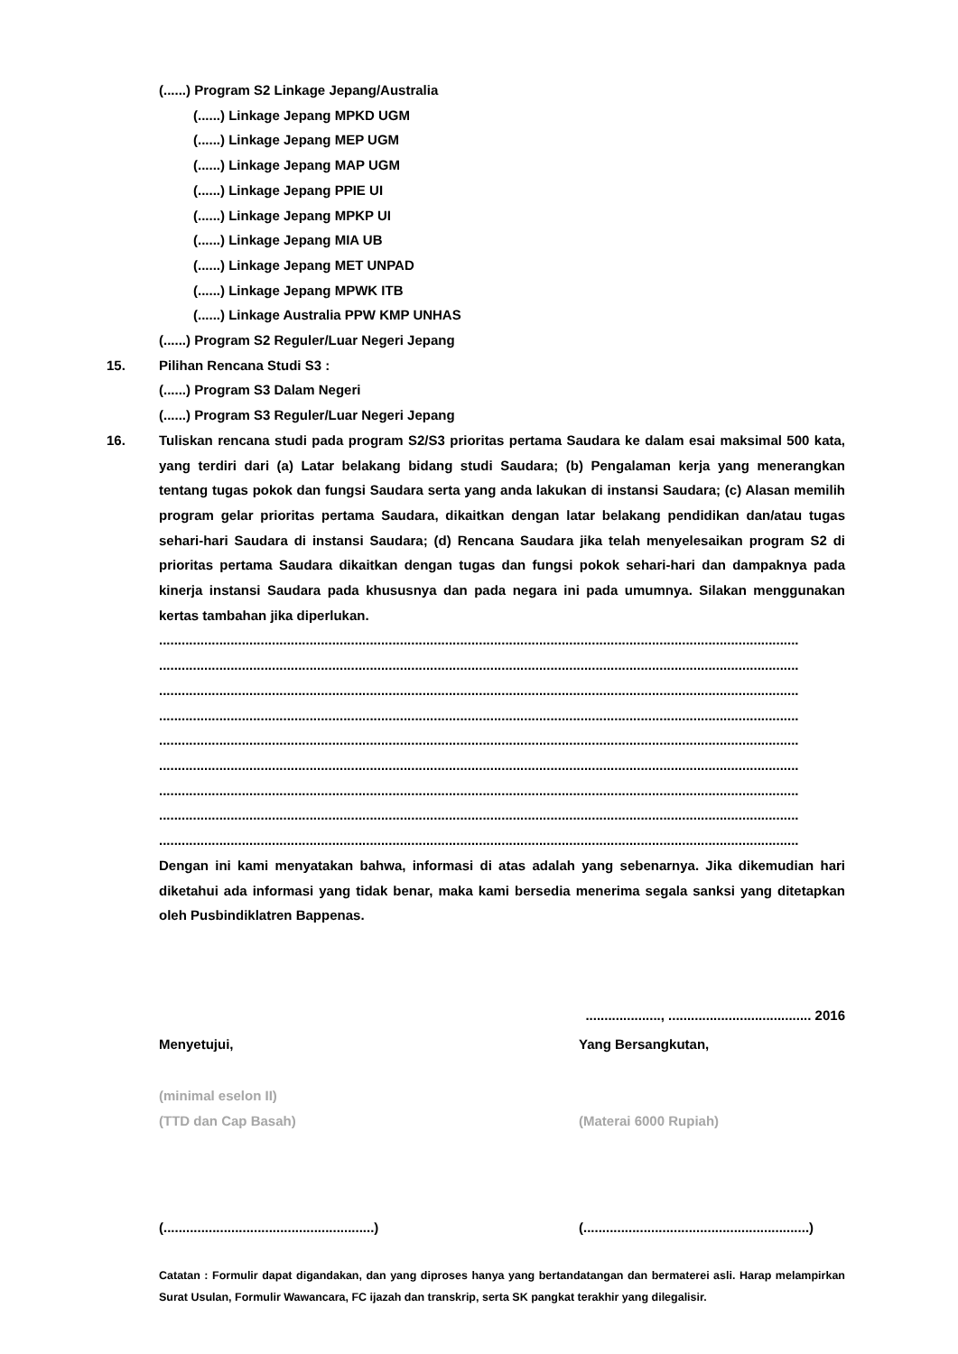(......) Program S2 Linkage Jepang/Australia
(......) Linkage Jepang MPKD UGM
(......) Linkage Jepang MEP UGM
(......) Linkage Jepang MAP UGM
(......) Linkage Jepang PPIE UI
(......) Linkage Jepang MPKP UI
(......) Linkage Jepang MIA UB
(......) Linkage Jepang MET UNPAD
(......) Linkage Jepang MPWK ITB
(......) Linkage Australia PPW KMP UNHAS
(......) Program S2 Reguler/Luar Negeri Jepang
15. Pilihan Rencana Studi S3 :
(......) Program S3 Dalam Negeri
(......) Program S3 Reguler/Luar Negeri Jepang
16. Tuliskan rencana studi pada program S2/S3 prioritas pertama Saudara ke dalam esai maksimal 500 kata, yang terdiri dari (a) Latar belakang bidang studi Saudara; (b) Pengalaman kerja yang menerangkan tentang tugas pokok dan fungsi Saudara serta yang anda lakukan di instansi Saudara; (c) Alasan memilih program gelar prioritas pertama Saudara, dikaitkan dengan latar belakang pendidikan dan/atau tugas sehari-hari Saudara di instansi Saudara; (d) Rencana Saudara jika telah menyelesaikan program S2 di prioritas pertama Saudara dikaitkan dengan tugas dan fungsi pokok sehari-hari dan dampaknya pada kinerja instansi Saudara pada khususnya dan pada negara ini pada umumnya. Silakan menggunakan kertas tambahan jika diperlukan.
..........................................................................................................................................................................
..........................................................................................................................................................................
..........................................................................................................................................................................
..........................................................................................................................................................................
..........................................................................................................................................................................
..........................................................................................................................................................................
..........................................................................................................................................................................
..........................................................................................................................................................................
..........................................................................................................................................................................
Dengan ini kami menyatakan bahwa, informasi di atas adalah yang sebenarnya. Jika dikemudian hari diketahui ada informasi yang tidak benar, maka kami bersedia menerima segala sanksi yang ditetapkan oleh Pusbindiklatren Bappenas.
...................., ...................................... 2016
Menyetujui, Yang Bersangkutan,
(minimal eselon II)
(TTD dan Cap Basah) (Materai 6000 Rupiah)
(........................................................)
(............................................................)
Catatan : Formulir dapat digandakan, dan yang diproses hanya yang bertandatangan dan bermaterei asli. Harap melampirkan Surat Usulan, Formulir Wawancara, FC ijazah dan transkrip, serta SK pangkat terakhir yang dilegalisir.